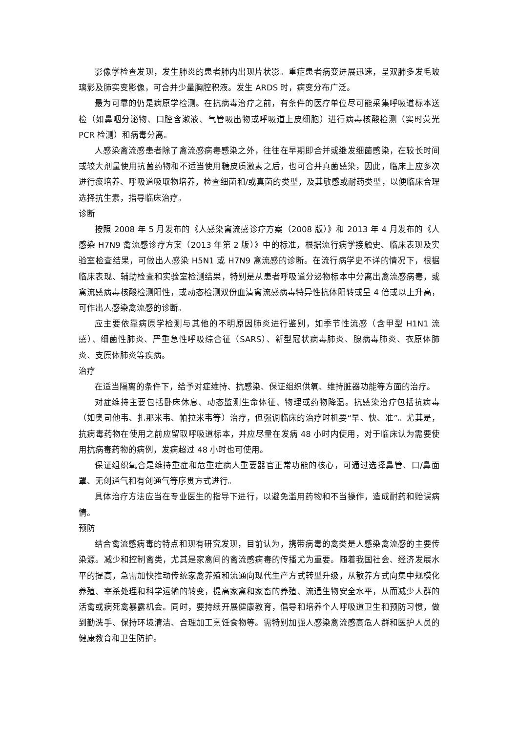影像学检查发现，发生肺炎的患者肺内出现片状影。重症患者病变进展迅速，呈双肺多发毛玻璃影及肺实变影像，可合并少量胸腔积液。发生 ARDS 时，病变分布广泛。
最为可靠的仍是病原学检测。在抗病毒治疗之前，有条件的医疗单位尽可能采集呼吸道标本送检（如鼻咽分泌物、口腔含漱液、气管吸出物或呼吸道上皮细胞）进行病毒核酸检测（实时荧光 PCR 检测）和病毒分离。
人感染禽流感患者除了禽流感病毒感染之外，往往在早期即合并或继发细菌感染，在较长时间或较大剂量使用抗菌药物和不适当使用糖皮质激素之后，也可合并真菌感染，因此，临床上应多次进行痰培养、呼吸道吸取物培养，检查细菌和/或真菌的类型，及其敏感或耐药类型，以便临床合理选择抗生素，指导临床治疗。
诊断
按照 2008 年 5 月发布的《人感染禽流感诊疗方案（2008 版）》和 2013 年 4 月发布的《人感染 H7N9 禽流感诊疗方案（2013 年第 2 版）》中的标准，根据流行病学接触史、临床表现及实验室检查结果，可做出人感染 H5N1 或 H7N9 禽流感的诊断。在流行病学史不详的情况下，根据临床表现、辅助检查和实验室检测结果，特别是从患者呼吸道分泌物标本中分离出禽流感病毒，或禽流感病毒核酸检测阳性，或动态检测双份血清禽流感病毒特异性抗体阳转或呈 4 倍或以上升高，可作出人感染禽流感的诊断。
应主要依靠病原学检测与其他的不明原因肺炎进行鉴别，如季节性流感（含甲型 H1N1 流感）、细菌性肺炎、严重急性呼吸综合征（SARS）、新型冠状病毒肺炎、腺病毒肺炎、衣原体肺炎、支原体肺炎等疾病。
治疗
在适当隔离的条件下，给予对症维持、抗感染、保证组织供氧、维持脏器功能等方面的治疗。
对症维持主要包括卧床休息、动态监测生命体征、物理或药物降温。抗感染治疗包括抗病毒（如奥司他韦、扎那米韦、帕拉米韦等）治疗，但强调临床的治疗时机要“早、快、准”。尤其是，抗病毒药物在使用之前应留取呼吸道标本，并应尽量在发病 48 小时内使用，对于临床认为需要使用抗病毒药物的病例，发病超过 48 小时也可使用。
保证组织氧合是维持重症和危重症病人重要器官正常功能的核心，可通过选择鼻管、口/鼻面罩、无创通气和有创通气等序贯方式进行。
具体治疗方法应当在专业医生的指导下进行，以避免滥用药物和不当操作，造成耐药和贻误病情。
预防
结合禽流感病毒的特点和现有研究发现，目前认为，携带病毒的禽类是人感染禽流感的主要传染源。减少和控制禽类，尤其是家禽间的禽流感病毒的传播尤为重要。随着我国社会、经济发展水平的提高，急需加快推动传统家禽养殖和流通向现代生产方式转型升级，从散养方式向集中规模化养殖、宰杀处理和科学运输的转变，提高家禽和家畜的养殖、流通生物安全水平，从而减少人群的活禽或病死禽暴露机会。同时，要持续开展健康教育，倡导和培养个人呼吸道卫生和预防习惯，做到勤洗手、保持环境清洁、合理加工烹饪食物等。需特别加强人感染禽流感高危人群和医护人员的健康教育和卫生防护。